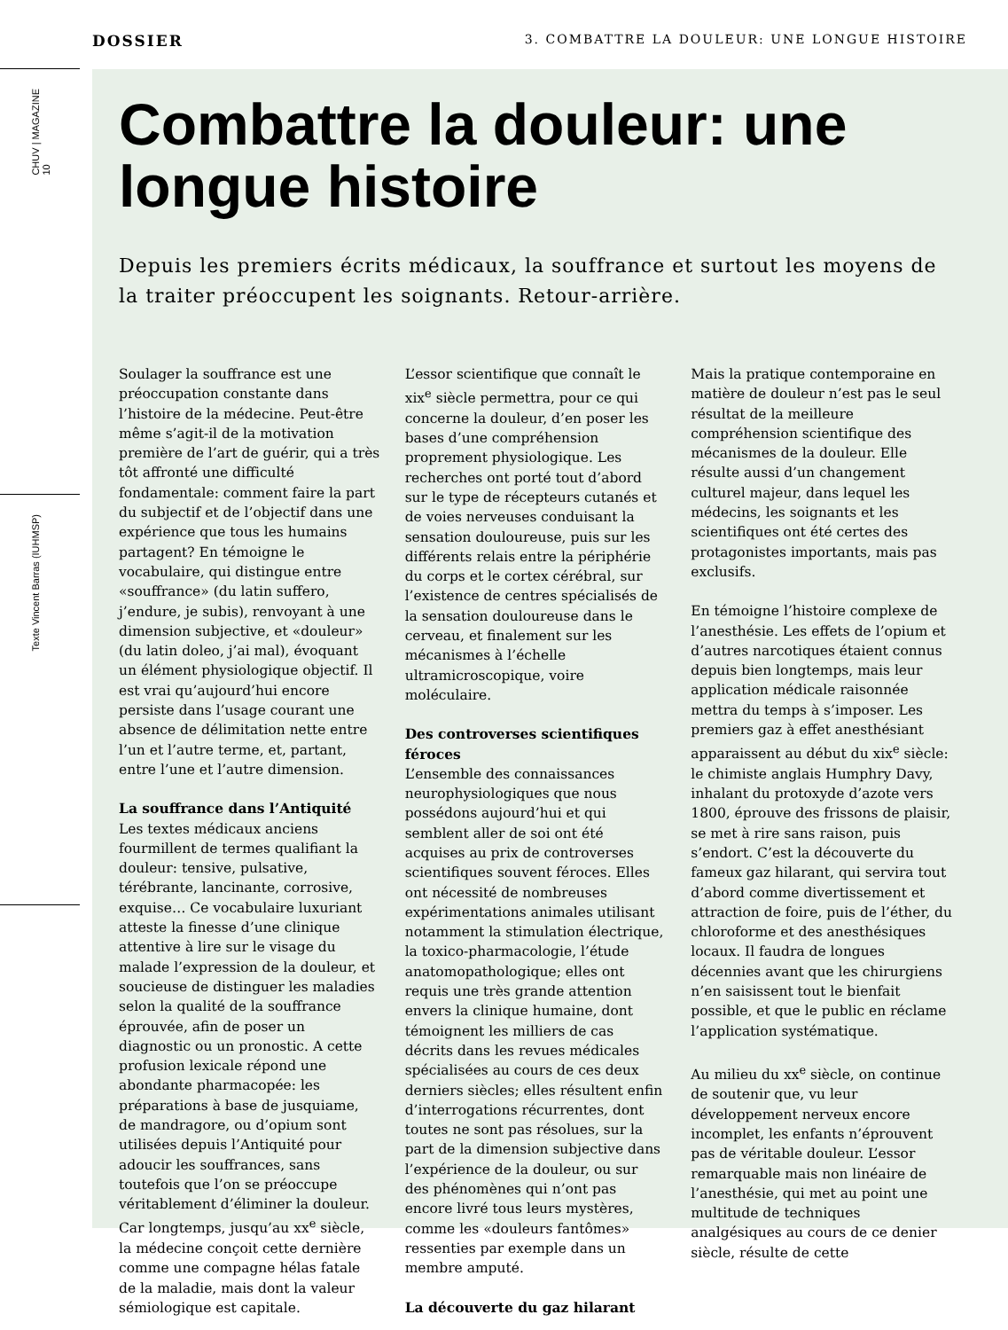DOSSIER 3. COMBATTRE LA DOULEUR: UNE LONGUE HISTOIRE
CHUV | MAGAZINE 10
Texte Vincent Barras (IUHMSP)
Combattre la douleur: une longue histoire
Depuis les premiers écrits médicaux, la souffrance et surtout les moyens de la traiter préoccupent les soignants. Retour-arrière.
Soulager la souffrance est une préoccupation constante dans l’histoire de la médecine. Peut-être même s’agit-il de la motivation première de l’art de guérir, qui a très tôt affronté une difficulté fondamentale: comment faire la part du subjectif et de l’objectif dans une expérience que tous les humains partagent? En témoigne le vocabulaire, qui distingue entre «souffrance» (du latin suffero, j’endure, je subis), renvoyant à une dimension subjective, et «douleur» (du latin doleo, j’ai mal), évoquant un élément physiologique objectif. Il est vrai qu’aujourd’hui encore persiste dans l’usage courant une absence de délimitation nette entre l’un et l’autre terme, et, partant, entre l’une et l’autre dimension.
La souffrance dans l’Antiquité
Les textes médicaux anciens fourmillent de termes qualifiant la douleur: tensive, pulsative, térébrante, lancinante, corrosive, exquise… Ce vocabulaire luxuriant atteste la finesse d’une clinique attentive à lire sur le visage du malade l’expression de la douleur, et soucieuse de distinguer les maladies selon la qualité de la souffrance éprouvée, afin de poser un diagnostic ou un pronostic. A cette profusion lexicale répond une abondante pharmacopée: les préparations à base de jusquiame, de mandragore, ou d’opium sont utilisées depuis l’Antiquité pour adoucir les souffrances, sans toutefois que l’on se préoccupe véritablement d’éliminer la douleur. Car longtemps, jusqu’au xx<sup>e</sup> siècle, la médecine conçoit cette dernière comme une compagne hélas fatale de la maladie, mais dont la valeur sémiologique est capitale.
L’essor scientifique que connaît le xix<sup>e</sup> siècle permettra, pour ce qui concerne la douleur, d’en poser les bases d’une compréhension proprement physiologique. Les recherches ont porté tout d’abord sur le type de récepteurs cutanés et de voies nerveuses conduisant la sensation douloureuse, puis sur les différents relais entre la périphérie du corps et le cortex cérébral, sur l’existence de centres spécialisés de la sensation douloureuse dans le cerveau, et finalement sur les mécanismes à l’échelle ultramicroscopique, voire moléculaire.
Des controverses scientifiques féroces
L’ensemble des connaissances neurophysiologiques que nous possédons aujourd’hui et qui semblent aller de soi ont été acquises au prix de controverses scientifiques souvent féroces. Elles ont nécessité de nombreuses expérimentations animales utilisant notamment la stimulation électrique, la toxico-pharmacologie, l’étude anatomopathologique; elles ont requis une très grande attention envers la clinique humaine, dont témoignent les milliers de cas décrits dans les revues médicales spécialisées au cours de ces deux derniers siècles; elles résultent enfin d’interrogations récurrentes, dont toutes ne sont pas résolues, sur la part de la dimension subjective dans l’expérience de la douleur, ou sur des phénomènes qui n’ont pas encore livré tous leurs mystères, comme les «douleurs fantômes» ressenties par exemple dans un membre amputé.
La découverte du gaz hilarant
Mais la pratique contemporaine en matière de douleur n’est pas le seul résultat de la meilleure compréhension scientifique des mécanismes de la douleur. Elle résulte aussi d’un changement culturel majeur, dans lequel les médecins, les soignants et les scientifiques ont été certes des protagonistes importants, mais pas exclusifs.
En témoigne l’histoire complexe de l’anesthésie. Les effets de l’opium et d’autres narcotiques étaient connus depuis bien longtemps, mais leur application médicale raisonnée mettra du temps à s’imposer. Les premiers gaz à effet anesthésiant apparaissent au début du xix<sup>e</sup> siècle: le chimiste anglais Humphry Davy, inhalant du protoxyde d’azote vers 1800, éprouve des frissons de plaisir, se met à rire sans raison, puis s’endort. C’est la découverte du fameux gaz hilarant, qui servira tout d’abord comme divertissement et attraction de foire, puis de l’éther, du chloroforme et des anesthésiques locaux. Il faudra de longues décennies avant que les chirurgiens n’en saisissent tout le bienfait possible, et que le public en réclame l’application systématique.
Au milieu du xx<sup>e</sup> siècle, on continue de soutenir que, vu leur développement nerveux encore incomplet, les enfants n’éprouvent pas de véritable douleur. L’essor remarquable mais non linéaire de l’anesthésie, qui met au point une multitude de techniques analgésiques au cours de ce denier siècle, résulte de cette